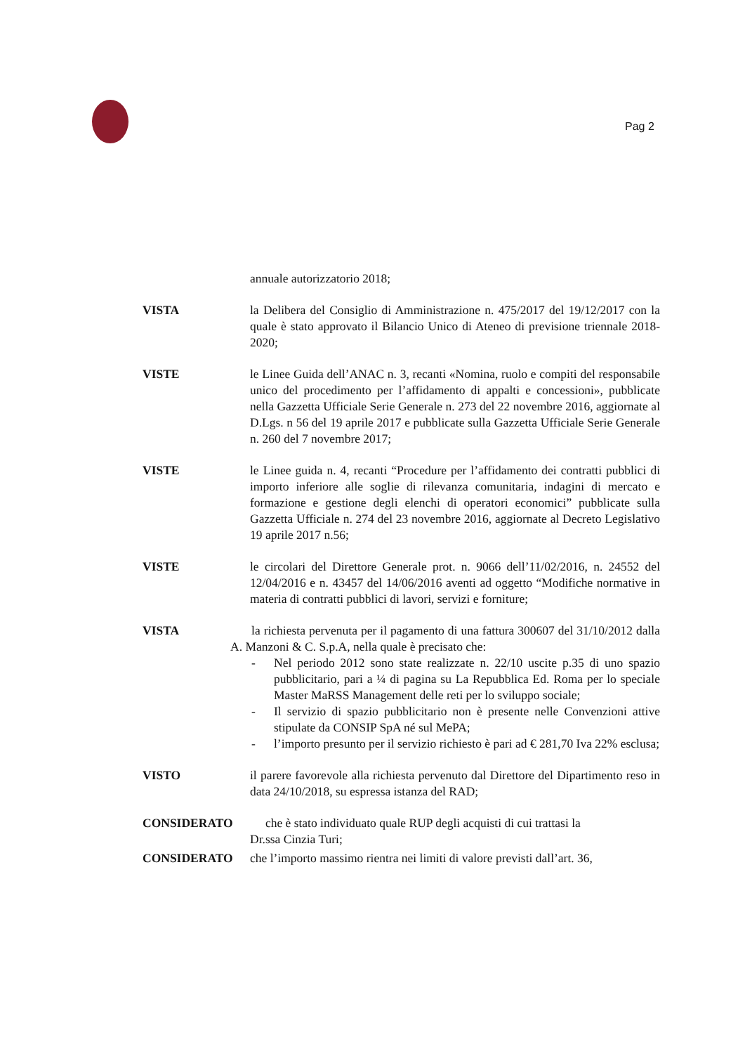Pag 2
annuale autorizzatorio 2018;
VISTA la Delibera del Consiglio di Amministrazione n. 475/2017 del 19/12/2017 con la quale è stato approvato il Bilancio Unico di Ateneo di previsione triennale 2018-2020;
VISTE le Linee Guida dell’ANAC n. 3, recanti «Nomina, ruolo e compiti del responsabile unico del procedimento per l’affidamento di appalti e concessioni», pubblicate nella Gazzetta Ufficiale Serie Generale n. 273 del 22 novembre 2016, aggiornate al D.Lgs. n 56 del 19 aprile 2017 e pubblicate sulla Gazzetta Ufficiale Serie Generale n. 260 del 7 novembre 2017;
VISTE le Linee guida n. 4, recanti “Procedure per l’affidamento dei contratti pubblici di importo inferiore alle soglie di rilevanza comunitaria, indagini di mercato e formazione e gestione degli elenchi di operatori economici” pubblicate sulla Gazzetta Ufficiale n. 274 del 23 novembre 2016, aggiornate al Decreto Legislativo 19 aprile 2017 n.56;
VISTE le circolari del Direttore Generale prot. n. 9066 dell’11/02/2016, n. 24552 del 12/04/2016 e n. 43457 del 14/06/2016 aventi ad oggetto “Modifiche normative in materia di contratti pubblici di lavori, servizi e forniture;
VISTA la richiesta pervenuta per il pagamento di una fattura 300607 del 31/10/2012 dalla A. Manzoni & C. S.p.A, nella quale è precisato che:
- Nel periodo 2012 sono state realizzate n. 22/10 uscite p.35 di uno spazio pubblicitario, pari a ¼ di pagina su La Repubblica Ed. Roma per lo speciale Master MaRSS Management delle reti per lo sviluppo sociale;
- Il servizio di spazio pubblicitario non è presente nelle Convenzioni attive stipulate da CONSIP SpA né sul MePA;
- l’importo presunto per il servizio richiesto è pari ad € 281,70 Iva 22% esclusa;
VISTO il parere favorevole alla richiesta pervenuto dal Direttore del Dipartimento reso in data 24/10/2018, su espressa istanza del RAD;
CONSIDERATO che è stato individuato quale RUP degli acquisti di cui trattasi la
Dr.ssa Cinzia Turi;
CONSIDERATO che l’importo massimo rientra nei limiti di valore previsti dall’art. 36,